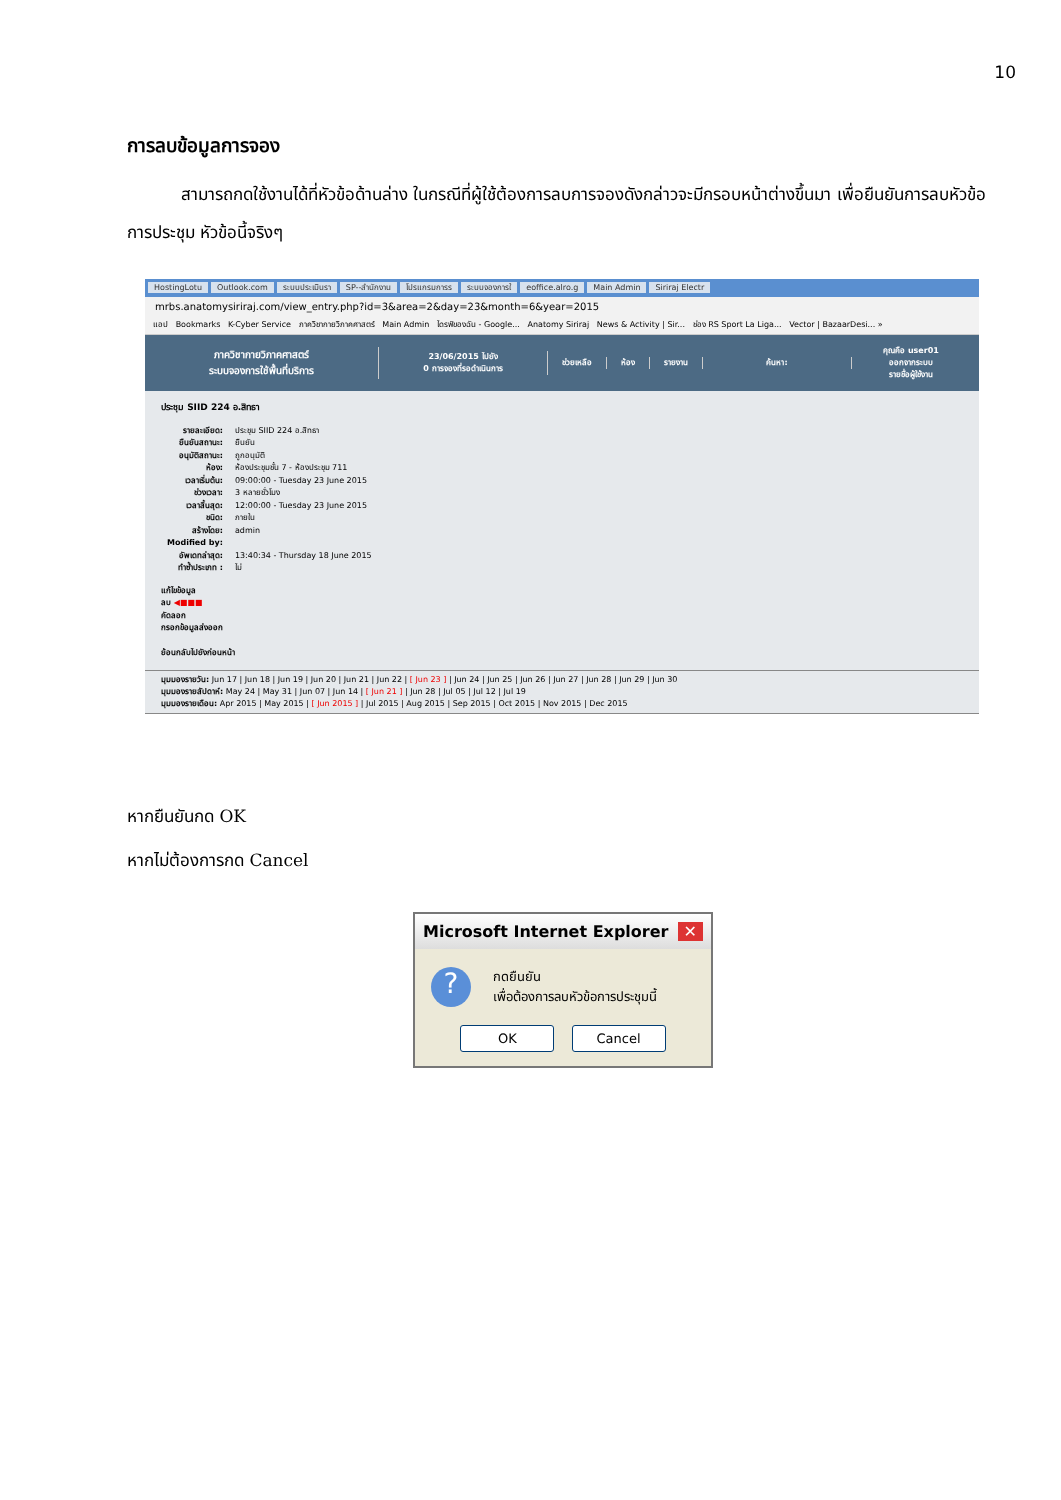10
การลบข้อมูลการจอง
สามารถกดใช้งานได้ที่หัวข้อด้านล่าง ในกรณีที่ผู้ใช้ต้องการลบการจองดังกล่าวจะมีกรอบหน้าต่างขึ้นมา เพื่อยืนยันการลบหัวข้อการประชุม หัวข้อนี้จริงๆ
HostingLotu Outlook.com ระบบประเมินรา SP--สำนักงาน โปรแกรมการร ระบบจองการใ eoffice.alro.g Main Admin Siriraj Electr
mrbs.anatomysiriraj.com/view_entry.php?id=3&area=2&day=23&month=6&year=2015
แอป Bookmarks K-Cyber Service ภาควิชากายวิภาคศาสตร์ Main Admin ไดรฟ์ของฉัน - Google... Anatomy Siriraj News & Activity | Sir... ช่อง RS Sport La Liga... Vector | BazaarDesi... »
ภาควิชากายวิภาคศาสตร์
ระบบจองการใช้พื้นที่บริการ
23/06/2015 ไปยัง
0 การจองที่รอดำเนินการ
ช่วยเหลือ ห้อง รายงาน ค้นหา:
คุณคือ user01
ออกจากระบบ
รายชื่อผู้ใช้งาน
ประชุม SIID 224 อ.สิทธา
| รายละเอียด: | ประชุม SIID 224 อ.สิทธา |
| ยืนยันสถานะ: | ยืนยัน |
| อนุมัติสถานะ: | ถูกอนุมัติ |
| ห้อง: | ห้องประชุมชั้น 7 - ห้องประชุม 711 |
| เวลาเริ่มต้น: | 09:00:00 - Tuesday 23 June 2015 |
| ช่วงเวลา: | 3 หลายชั่วโมง |
| เวลาสิ้นสุด: | 12:00:00 - Tuesday 23 June 2015 |
| ชนิด: | ภายใน |
| สร้างโดย: | admin |
| Modified by: | |
| อัพเดทล่าสุด: | 13:40:34 - Thursday 18 June 2015 |
| ทำซ้ำประเภท : | ไม่ |
แก้ไขข้อมูล
ลบ ◀■■■
คัดลอก
กรอกข้อมูลส่งออก
ย้อนกลับไปยังก่อนหน้า
มุมมองรายวัน: Jun 17 | Jun 18 | Jun 19 | Jun 20 | Jun 21 | Jun 22 | [ Jun 23 ] | Jun 24 | Jun 25 | Jun 26 | Jun 27 | Jun 28 | Jun 29 | Jun 30
มุมมองรายสัปดาห์: May 24 | May 31 | Jun 07 | Jun 14 | [ Jun 21 ] | Jun 28 | Jul 05 | Jul 12 | Jul 19
มุมมองรายเดือน: Apr 2015 | May 2015 | [ Jun 2015 ] | Jul 2015 | Aug 2015 | Sep 2015 | Oct 2015 | Nov 2015 | Dec 2015
หากยืนยันกด OK
หากไม่ต้องการกด Cancel
Microsoft Internet Explorer ✕
?
กดยืนยัน
เพื่อต้องการลบหัวข้อการประชุมนี้
OK Cancel